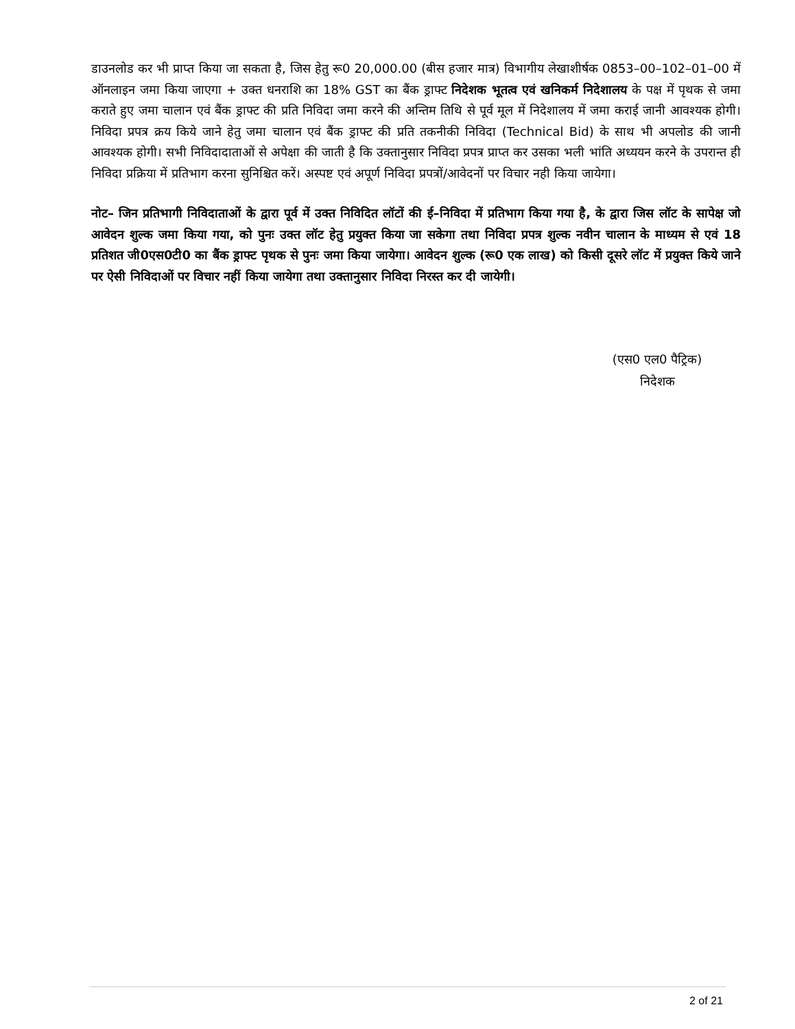डाउनलोड कर भी प्राप्त किया जा सकता है, जिस हेतु रू0 20,000.00 (बीस हजार मात्र) विभागीय लेखाशीर्षक 0853–00–102–01–00 में ऑनलाइन जमा किया जाएगा + उक्त धनराशि का 18% GST का बैंक ड्राफ्ट निदेशक भूतत्व एवं खनिकर्म निदेशालय के पक्ष में पृथक से जमा कराते हुए जमा चालान एवं बैंक ड्राफ्ट की प्रति निविदा जमा करने की अन्तिम तिथि से पूर्व मूल में निदेशालय में जमा कराई जानी आवश्यक होगी। निविदा प्रपत्र क्रय किये जाने हेतु जमा चालान एवं बैंक ड्राफ्ट की प्रति तकनीकी निविदा (Technical Bid) के साथ भी अपलोड की जानी आवश्यक होगी। सभी निविदादाताओं से अपेक्षा की जाती है कि उक्तानुसार निविदा प्रपत्र प्राप्त कर उसका भली भांति अध्ययन करने के उपरान्त ही निविदा प्रक्रिया में प्रतिभाग करना सुनिश्चित करें। अस्पष्ट एवं अपूर्ण निविदा प्रपत्रों/आवेदनों पर विचार नही किया जायेगा।
नोट– जिन प्रतिभागी निविदाताओं के द्वारा पूर्व में उक्त निविदित लॉटों की ई–निविदा में प्रतिभाग किया गया है, के द्वारा जिस लॉट के सापेक्ष जो आवेदन शुल्क जमा किया गया, को पुनः उक्त लॉट हेतु प्रयुक्त किया जा सकेगा तथा निविदा प्रपत्र शुल्क नवीन चालान के माध्यम से एवं 18 प्रतिशत जी0एस0टी0 का बैंक ड्राफ्ट पृथक से पुनः जमा किया जायेगा। आवेदन शुल्क (रू0 एक लाख) को किसी दूसरे लॉट में प्रयुक्त किये जाने पर ऐसी निविदाओं पर विचार नहीं किया जायेगा तथा उक्तानुसार निविदा निरस्त कर दी जायेगी।
(एस0 एल0 पैट्रिक)
निदेशक
2 of 21